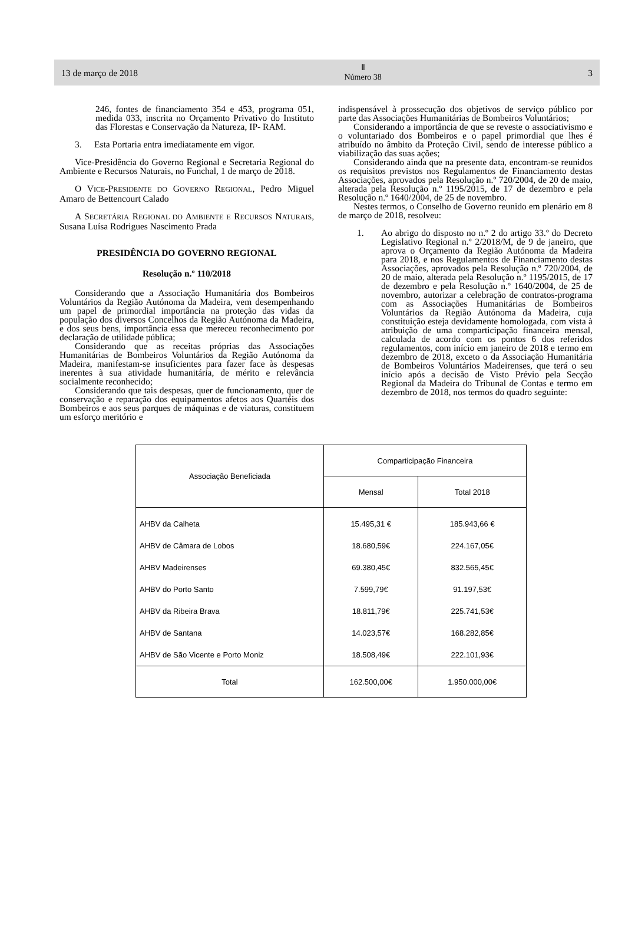13 de março de 2018
Ⅱ
Número 38
3
246, fontes de financiamento 354 e 453, programa 051, medida 033, inscrita no Orçamento Privativo do Instituto das Florestas e Conservação da Natureza, IP- RAM.
3. Esta Portaria entra imediatamente em vigor.
Vice-Presidência do Governo Regional e Secretaria Regional do Ambiente e Recursos Naturais, no Funchal, 1 de março de 2018.
O VICE-PRESIDENTE DO GOVERNO REGIONAL, Pedro Miguel Amaro de Bettencourt Calado
A SECRETÁRIA REGIONAL DO AMBIENTE E RECURSOS NATURAIS, Susana Luísa Rodrigues Nascimento Prada
PRESIDÊNCIA DO GOVERNO REGIONAL
Resolução n.º 110/2018
Considerando que a Associação Humanitária dos Bombeiros Voluntários da Região Autónoma da Madeira, vem desempenhando um papel de primordial importância na proteção das vidas da população dos diversos Concelhos da Região Autónoma da Madeira, e dos seus bens, importância essa que mereceu reconhecimento por declaração de utilidade pública;
Considerando que as receitas próprias das Associações Humanitárias de Bombeiros Voluntários da Região Autónoma da Madeira, manifestam-se insuficientes para fazer face às despesas inerentes à sua atividade humanitária, de mérito e relevância socialmente reconhecido;
Considerando que tais despesas, quer de funcionamento, quer de conservação e reparação dos equipamentos afetos aos Quartéis dos Bombeiros e aos seus parques de máquinas e de viaturas, constituem um esforço meritório e
indispensável à prossecução dos objetivos de serviço público por parte das Associações Humanitárias de Bombeiros Voluntários;
Considerando a importância de que se reveste o associativismo e o voluntariado dos Bombeiros e o papel primordial que lhes é atribuído no âmbito da Proteção Civil, sendo de interesse público a viabilização das suas ações;
Considerando ainda que na presente data, encontram-se reunidos os requisitos previstos nos Regulamentos de Financiamento destas Associações, aprovados pela Resolução n.º 720/2004, de 20 de maio, alterada pela Resolução n.º 1195/2015, de 17 de dezembro e pela Resolução n.º 1640/2004, de 25 de novembro.
Nestes termos, o Conselho de Governo reunido em plenário em 8 de março de 2018, resolveu:
1. Ao abrigo do disposto no n.º 2 do artigo 33.º do Decreto Legislativo Regional n.º 2/2018/M, de 9 de janeiro, que aprova o Orçamento da Região Autónoma da Madeira para 2018, e nos Regulamentos de Financiamento destas Associações, aprovados pela Resolução n.º 720/2004, de 20 de maio, alterada pela Resolução n.º 1195/2015, de 17 de dezembro e pela Resolução n.º 1640/2004, de 25 de novembro, autorizar a celebração de contratos-programa com as Associações Humanitárias de Bombeiros Voluntários da Região Autónoma da Madeira, cuja constituição esteja devidamente homologada, com vista à atribuição de uma comparticipação financeira mensal, calculada de acordo com os pontos 6 dos referidos regulamentos, com início em janeiro de 2018 e termo em dezembro de 2018, exceto o da Associação Humanitária de Bombeiros Voluntários Madeirenses, que terá o seu início após a decisão de Visto Prévio pela Secção Regional da Madeira do Tribunal de Contas e termo em dezembro de 2018, nos termos do quadro seguinte:
| Associação Beneficiada | Comparticipação Financeira | |
| --- | --- | --- |
| | Mensal | Total 2018 |
| AHBV da Calheta | 15.495,31 € | 185.943,66 € |
| AHBV de Câmara de Lobos | 18.680,59€ | 224.167,05€ |
| AHBV Madeirenses | 69.380,45€ | 832.565,45€ |
| AHBV do Porto Santo | 7.599,79€ | 91.197,53€ |
| AHBV da Ribeira Brava | 18.811,79€ | 225.741,53€ |
| AHBV de Santana | 14.023,57€ | 168.282,85€ |
| AHBV de São Vicente e Porto Moniz | 18.508,49€ | 222.101,93€ |
| Total | 162.500,00€ | 1.950.000,00€ |